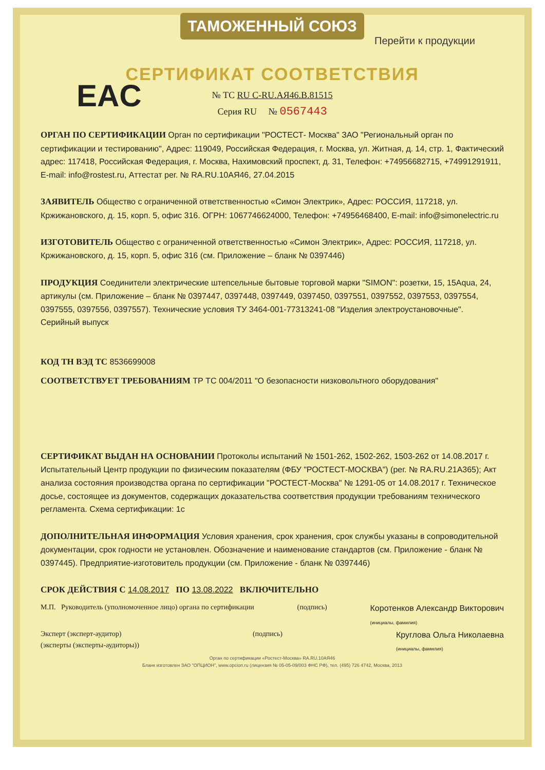ТАМОЖЕННЫЙ СОЮЗ
Перейти к продукции
EAC
СЕРТИФИКАТ СООТВЕТСТВИЯ
№ ТС RU C-RU.АЯ46.В.81515
Серия RU № 0567443
ОРГАН ПО СЕРТИФИКАЦИИ Орган по сертификации "РОСТЕСТ- Москва" ЗАО "Региональный орган по сертификации и тестированию", Адрес: 119049, Российская Федерация, г. Москва, ул. Житная, д. 14, стр. 1, Фактический адрес: 117418, Российская Федерация, г. Москва, Нахимовский проспект, д. 31, Телефон: +74956682715, +74991291911, E-mail: info@rostest.ru, Аттестат рег. № RA.RU.10АЯ46, 27.04.2015
ЗАЯВИТЕЛЬ Общество с ограниченной ответственностью «Симон Электрик», Адрес: РОССИЯ, 117218, ул. Кржижановского, д. 15, корп. 5, офис 316. ОГРН: 1067746624000, Телефон: +74956468400, E-mail: info@simonelectric.ru
ИЗГОТОВИТЕЛЬ Общество с ограниченной ответственностью «Симон Электрик», Адрес: РОССИЯ, 117218, ул. Кржижановского, д. 15, корп. 5, офис 316 (см. Приложение – бланк № 0397446)
ПРОДУКЦИЯ Соединители электрические штепсельные бытовые торговой марки "SIMON": розетки, 15, 15Aqua, 24, артикулы (см. Приложение – бланк № 0397447, 0397448, 0397449, 0397450, 0397551, 0397552, 0397553, 0397554, 0397555, 0397556, 0397557). Технические условия ТУ 3464-001-77313241-08 "Изделия электроустановочные". Серийный выпуск
КОД ТН ВЭД ТС 8536699008
СООТВЕТСТВУЕТ ТРЕБОВАНИЯМ ТР ТС 004/2011 "О безопасности низковольтного оборудования"
СЕРТИФИКАТ ВЫДАН НА ОСНОВАНИИ Протоколы испытаний № 1501-262, 1502-262, 1503-262 от 14.08.2017 г. Испытательный Центр продукции по физическим показателям (ФБУ "РОСТЕСТ-МОСКВА") (рег. № RA.RU.21А365); Акт анализа состояния производства органа по сертификации "РОСТЕСТ-Москва" № 1291-05 от 14.08.2017 г. Техническое досье, состоящее из документов, содержащих доказательства соответствия продукции требованиям технического регламента. Схема сертификации: 1с
ДОПОЛНИТЕЛЬНАЯ ИНФОРМАЦИЯ Условия хранения, срок хранения, срок службы указаны в сопроводительной документации, срок годности не установлен. Обозначение и наименование стандартов (см. Приложение - бланк № 0397445). Предприятие-изготовитель продукции (см. Приложение - бланк № 0397446)
СРОК ДЕЙСТВИЯ С 14.08.2017 ПО 13.08.2022 ВКЛЮЧИТЕЛЬНО
М.П. Руководитель (уполномоченное лицо) органа по сертификации (подпись) Коротенков Александр Викторович
(инициалы, фамилия)
Эксперт (эксперт-аудитор)
(эксперты (эксперты-аудиторы)) (подпись) Круглова Ольга Николаевна
(инициалы, фамилия)
Орган по сертификации «Ростест-Москва» RA.RU.10АЯ46
Бланк изготовлен ЗАО "ОПЦИОН", www.opcion.ru (лицензия № 05-05-09/003 ФНС РФ), тел. (495) 726 4742, Москва, 2013